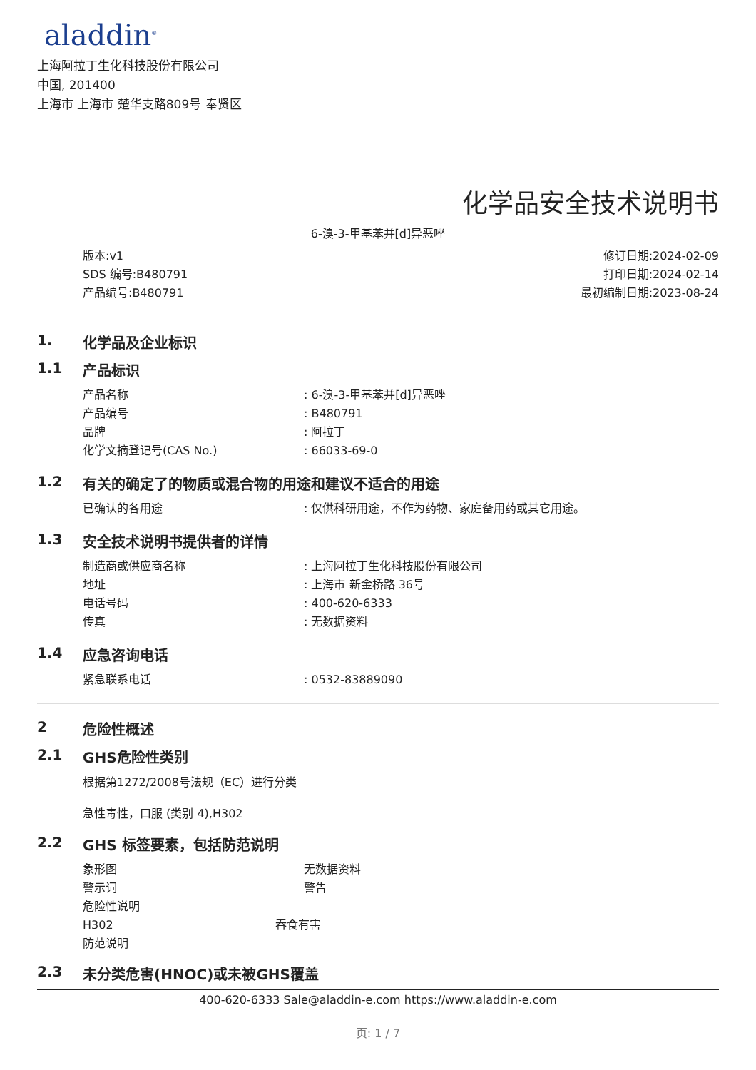aladdin<sup>®</sup>
上海阿拉丁生化科技股份有限公司
中国, 201400
上海市 上海市 楚华支路809号 奉贤区
化学品安全技术说明书
6-溴-3-甲基苯并[d]异恶唑
版本:v1
SDS 编号:B480791
产品编号:B480791
修订日期:2024-02-09
打印日期:2024-02-14
最初编制日期:2023-08-24
1. 化学品及企业标识
1.1 产品标识
产品名称 : 6-溴-3-甲基苯并[d]异恶唑
产品编号 : B480791
品牌 : 阿拉丁
化学文摘登记号(CAS No.) : 66033-69-0
1.2 有关的确定了的物质或混合物的用途和建议不适合的用途
已确认的各用途 : 仅供科研用途，不作为药物、家庭备用药或其它用途。
1.3 安全技术说明书提供者的详情
制造商或供应商名称 : 上海阿拉丁生化科技股份有限公司
地址 : 上海市 新金桥路 36号
电话号码 : 400-620-6333
传真 : 无数据资料
1.4 应急咨询电话
紧急联系电话 : 0532-83889090
2 危险性概述
2.1 GHS危险性类别
根据第1272/2008号法规（EC）进行分类
急性毒性，口服 (类别 4),H302
2.2 GHS 标签要素，包括防范说明
象形图 无数据资料
警示词 警告
危险性说明
H302 吞食有害
防范说明
2.3 未分类危害(HNOC)或未被GHS覆盖
400-620-6333 Sale@aladdin-e.com https://www.aladdin-e.com
页: 1 / 7